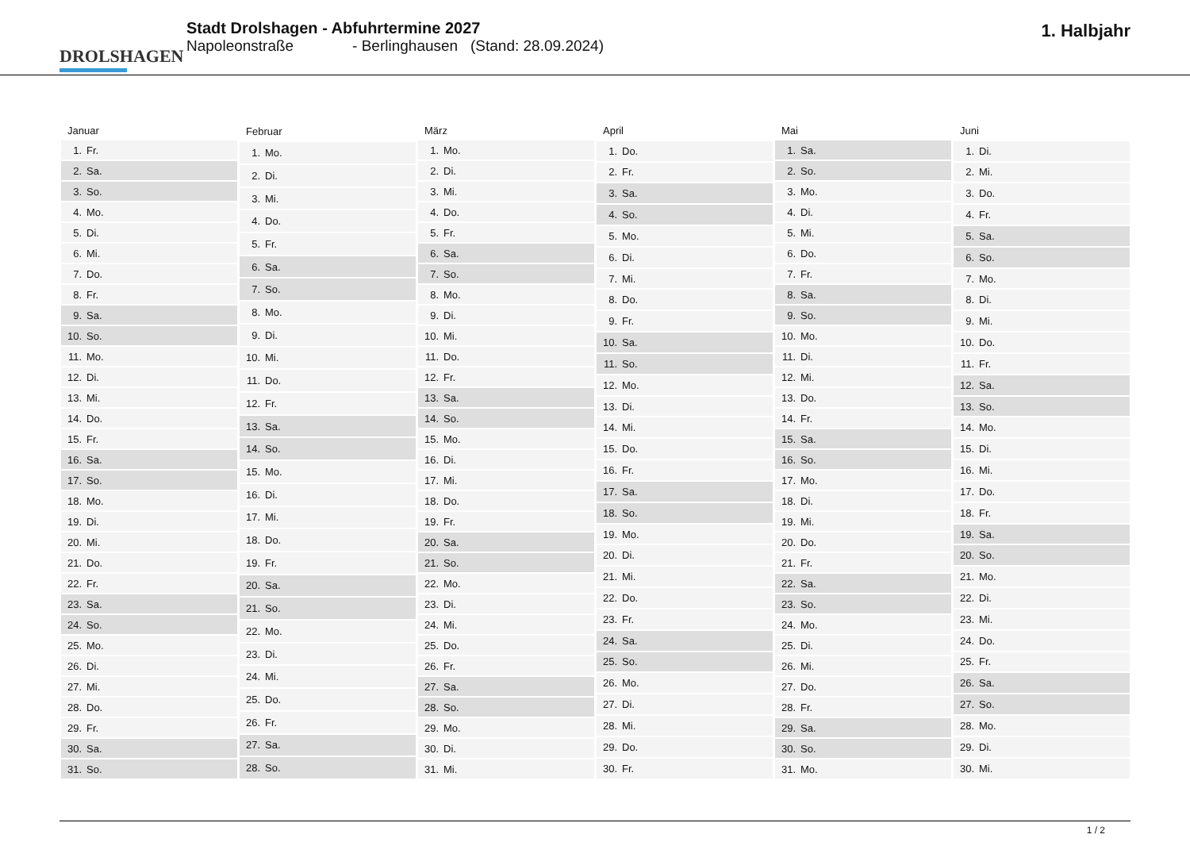DROLSHAGEN
Stadt Drolshagen - Abfuhrtermine 2027
Napoleonstraße - Berlinghausen (Stand: 28.09.2024)
1. Halbjahr
| Januar | |
| --- | --- |
| 1. | Fr. |
| 2. | Sa. |
| 3. | So. |
| 4. | Mo. |
| 5. | Di. |
| 6. | Mi. |
| 7. | Do. |
| 8. | Fr. |
| 9. | Sa. |
| 10. | So. |
| 11. | Mo. |
| 12. | Di. |
| 13. | Mi. |
| 14. | Do. |
| 15. | Fr. |
| 16. | Sa. |
| 17. | So. |
| 18. | Mo. |
| 19. | Di. |
| 20. | Mi. |
| 21. | Do. |
| 22. | Fr. |
| 23. | Sa. |
| 24. | So. |
| 25. | Mo. |
| 26. | Di. |
| 27. | Mi. |
| 28. | Do. |
| 29. | Fr. |
| 30. | Sa. |
| 31. | So. |
| Februar | |
| --- | --- |
| 1. | Mo. |
| 2. | Di. |
| 3. | Mi. |
| 4. | Do. |
| 5. | Fr. |
| 6. | Sa. |
| 7. | So. |
| 8. | Mo. |
| 9. | Di. |
| 10. | Mi. |
| 11. | Do. |
| 12. | Fr. |
| 13. | Sa. |
| 14. | So. |
| 15. | Mo. |
| 16. | Di. |
| 17. | Mi. |
| 18. | Do. |
| 19. | Fr. |
| 20. | Sa. |
| 21. | So. |
| 22. | Mo. |
| 23. | Di. |
| 24. | Mi. |
| 25. | Do. |
| 26. | Fr. |
| 27. | Sa. |
| 28. | So. |
| März | |
| --- | --- |
| 1. | Mo. |
| 2. | Di. |
| 3. | Mi. |
| 4. | Do. |
| 5. | Fr. |
| 6. | Sa. |
| 7. | So. |
| 8. | Mo. |
| 9. | Di. |
| 10. | Mi. |
| 11. | Do. |
| 12. | Fr. |
| 13. | Sa. |
| 14. | So. |
| 15. | Mo. |
| 16. | Di. |
| 17. | Mi. |
| 18. | Do. |
| 19. | Fr. |
| 20. | Sa. |
| 21. | So. |
| 22. | Mo. |
| 23. | Di. |
| 24. | Mi. |
| 25. | Do. |
| 26. | Fr. |
| 27. | Sa. |
| 28. | So. |
| 29. | Mo. |
| 30. | Di. |
| 31. | Mi. |
| April | |
| --- | --- |
| 1. | Do. |
| 2. | Fr. |
| 3. | Sa. |
| 4. | So. |
| 5. | Mo. |
| 6. | Di. |
| 7. | Mi. |
| 8. | Do. |
| 9. | Fr. |
| 10. | Sa. |
| 11. | So. |
| 12. | Mo. |
| 13. | Di. |
| 14. | Mi. |
| 15. | Do. |
| 16. | Fr. |
| 17. | Sa. |
| 18. | So. |
| 19. | Mo. |
| 20. | Di. |
| 21. | Mi. |
| 22. | Do. |
| 23. | Fr. |
| 24. | Sa. |
| 25. | So. |
| 26. | Mo. |
| 27. | Di. |
| 28. | Mi. |
| 29. | Do. |
| 30. | Fr. |
| Mai | |
| --- | --- |
| 1. | Sa. |
| 2. | So. |
| 3. | Mo. |
| 4. | Di. |
| 5. | Mi. |
| 6. | Do. |
| 7. | Fr. |
| 8. | Sa. |
| 9. | So. |
| 10. | Mo. |
| 11. | Di. |
| 12. | Mi. |
| 13. | Do. |
| 14. | Fr. |
| 15. | Sa. |
| 16. | So. |
| 17. | Mo. |
| 18. | Di. |
| 19. | Mi. |
| 20. | Do. |
| 21. | Fr. |
| 22. | Sa. |
| 23. | So. |
| 24. | Mo. |
| 25. | Di. |
| 26. | Mi. |
| 27. | Do. |
| 28. | Fr. |
| 29. | Sa. |
| 30. | So. |
| 31. | Mo. |
| Juni | |
| --- | --- |
| 1. | Di. |
| 2. | Mi. |
| 3. | Do. |
| 4. | Fr. |
| 5. | Sa. |
| 6. | So. |
| 7. | Mo. |
| 8. | Di. |
| 9. | Mi. |
| 10. | Do. |
| 11. | Fr. |
| 12. | Sa. |
| 13. | So. |
| 14. | Mo. |
| 15. | Di. |
| 16. | Mi. |
| 17. | Do. |
| 18. | Fr. |
| 19. | Sa. |
| 20. | So. |
| 21. | Mo. |
| 22. | Di. |
| 23. | Mi. |
| 24. | Do. |
| 25. | Fr. |
| 26. | Sa. |
| 27. | So. |
| 28. | Mo. |
| 29. | Di. |
| 30. | Mi. |
1 / 2